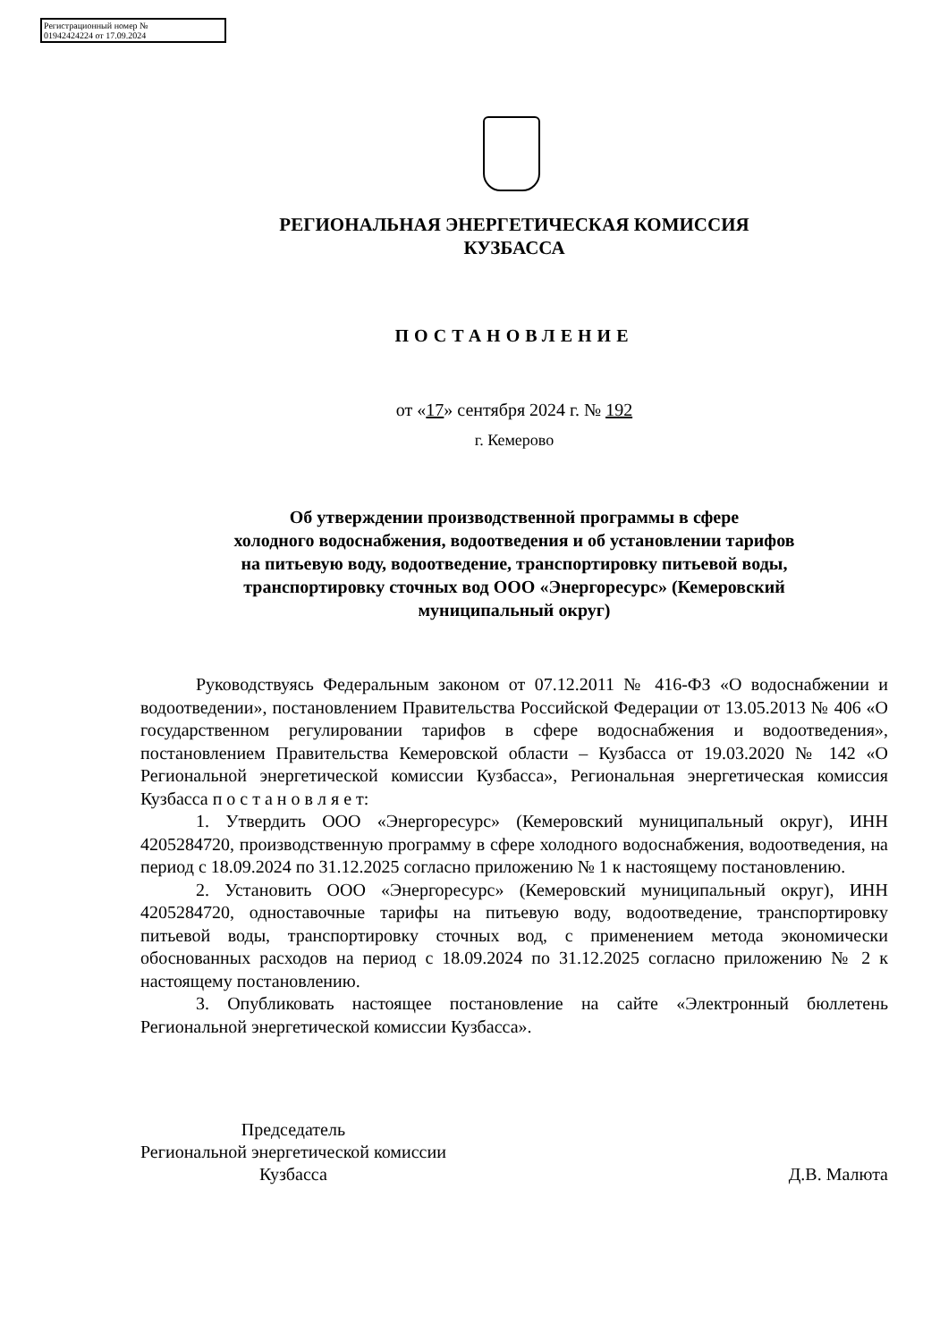Регистрационный номер №
01942424224 от 17.09.2024
РЕГИОНАЛЬНАЯ ЭНЕРГЕТИЧЕСКАЯ КОМИССИЯ
КУЗБАССА
ПОСТАНОВЛЕНИЕ
от «17» сентября 2024 г. № 192
г. Кемерово
Об утверждении производственной программы в сфере
холодного водоснабжения, водоотведения и об установлении тарифов
на питьевую воду, водоотведение, транспортировку питьевой воды,
транспортировку сточных вод ООО «Энергоресурс» (Кемеровский
муниципальный округ)
Руководствуясь Федеральным законом от 07.12.2011 № 416-ФЗ «О водоснабжении и водоотведении», постановлением Правительства Российской Федерации от 13.05.2013 № 406 «О государственном регулировании тарифов в сфере водоснабжения и водоотведения», постановлением Правительства Кемеровской области – Кузбасса от 19.03.2020 № 142 «О Региональной энергетической комиссии Кузбасса», Региональная энергетическая комиссия Кузбасса п о с т а н о в л я е т:
1. Утвердить ООО «Энергоресурс» (Кемеровский муниципальный округ), ИНН 4205284720, производственную программу в сфере холодного водоснабжения, водоотведения, на период с 18.09.2024 по 31.12.2025 согласно приложению № 1 к настоящему постановлению.
2. Установить ООО «Энергоресурс» (Кемеровский муниципальный округ), ИНН 4205284720, одноставочные тарифы на питьевую воду, водоотведение, транспортировку питьевой воды, транспортировку сточных вод, с применением метода экономически обоснованных расходов на период с 18.09.2024 по 31.12.2025 согласно приложению № 2 к настоящему постановлению.
3. Опубликовать настоящее постановление на сайте «Электронный бюллетень Региональной энергетической комиссии Кузбасса».
Председатель
Региональной энергетической комиссии
Кузбасса
Д.В. Малюта